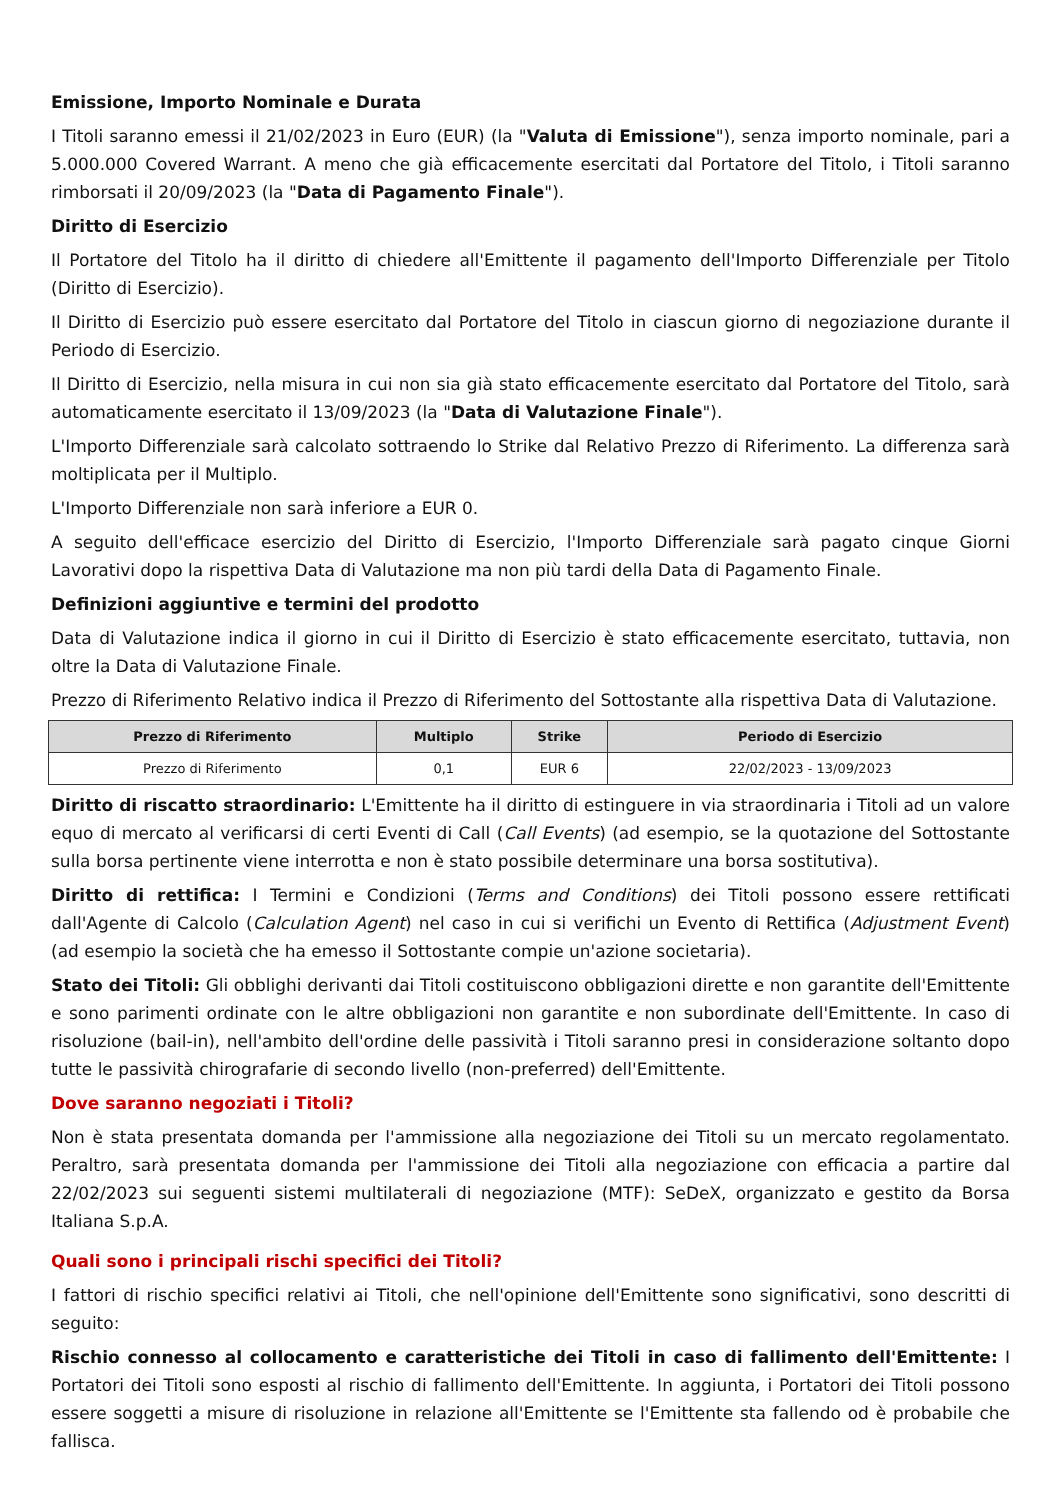Emissione, Importo Nominale e Durata
I Titoli saranno emessi il 21/02/2023 in Euro (EUR) (la "Valuta di Emissione"), senza importo nominale, pari a 5.000.000 Covered Warrant. A meno che già efficacemente esercitati dal Portatore del Titolo, i Titoli saranno rimborsati il 20/09/2023 (la "Data di Pagamento Finale").
Diritto di Esercizio
Il Portatore del Titolo ha il diritto di chiedere all'Emittente il pagamento dell'Importo Differenziale per Titolo (Diritto di Esercizio).
Il Diritto di Esercizio può essere esercitato dal Portatore del Titolo in ciascun giorno di negoziazione durante il Periodo di Esercizio.
Il Diritto di Esercizio, nella misura in cui non sia già stato efficacemente esercitato dal Portatore del Titolo, sarà automaticamente esercitato il 13/09/2023 (la "Data di Valutazione Finale").
L'Importo Differenziale sarà calcolato sottraendo lo Strike dal Relativo Prezzo di Riferimento. La differenza sarà moltiplicata per il Multiplo.
L'Importo Differenziale non sarà inferiore a EUR 0.
A seguito dell'efficace esercizio del Diritto di Esercizio, l'Importo Differenziale sarà pagato cinque Giorni Lavorativi dopo la rispettiva Data di Valutazione ma non più tardi della Data di Pagamento Finale.
Definizioni aggiuntive e termini del prodotto
Data di Valutazione indica il giorno in cui il Diritto di Esercizio è stato efficacemente esercitato, tuttavia, non oltre la Data di Valutazione Finale.
Prezzo di Riferimento Relativo indica il Prezzo di Riferimento del Sottostante alla rispettiva Data di Valutazione.
| Prezzo di Riferimento | Multiplo | Strike | Periodo di Esercizio |
| --- | --- | --- | --- |
| Prezzo di Riferimento | 0,1 | EUR 6 | 22/02/2023 - 13/09/2023 |
Diritto di riscatto straordinario: L'Emittente ha il diritto di estinguere in via straordinaria i Titoli ad un valore equo di mercato al verificarsi di certi Eventi di Call (Call Events) (ad esempio, se la quotazione del Sottostante sulla borsa pertinente viene interrotta e non è stato possibile determinare una borsa sostitutiva).
Diritto di rettifica: I Termini e Condizioni (Terms and Conditions) dei Titoli possono essere rettificati dall'Agente di Calcolo (Calculation Agent) nel caso in cui si verifichi un Evento di Rettifica (Adjustment Event) (ad esempio la società che ha emesso il Sottostante compie un'azione societaria).
Stato dei Titoli: Gli obblighi derivanti dai Titoli costituiscono obbligazioni dirette e non garantite dell'Emittente e sono parimenti ordinate con le altre obbligazioni non garantite e non subordinate dell'Emittente. In caso di risoluzione (bail-in), nell'ambito dell'ordine delle passività i Titoli saranno presi in considerazione soltanto dopo tutte le passività chirografarie di secondo livello (non-preferred) dell'Emittente.
Dove saranno negoziati i Titoli?
Non è stata presentata domanda per l'ammissione alla negoziazione dei Titoli su un mercato regolamentato. Peraltro, sarà presentata domanda per l'ammissione dei Titoli alla negoziazione con efficacia a partire dal 22/02/2023 sui seguenti sistemi multilaterali di negoziazione (MTF): SeDeX, organizzato e gestito da Borsa Italiana S.p.A.
Quali sono i principali rischi specifici dei Titoli?
I fattori di rischio specifici relativi ai Titoli, che nell'opinione dell'Emittente sono significativi, sono descritti di seguito:
Rischio connesso al collocamento e caratteristiche dei Titoli in caso di fallimento dell'Emittente: I Portatori dei Titoli sono esposti al rischio di fallimento dell'Emittente. In aggiunta, i Portatori dei Titoli possono essere soggetti a misure di risoluzione in relazione all'Emittente se l'Emittente sta fallendo od è probabile che fallisca.